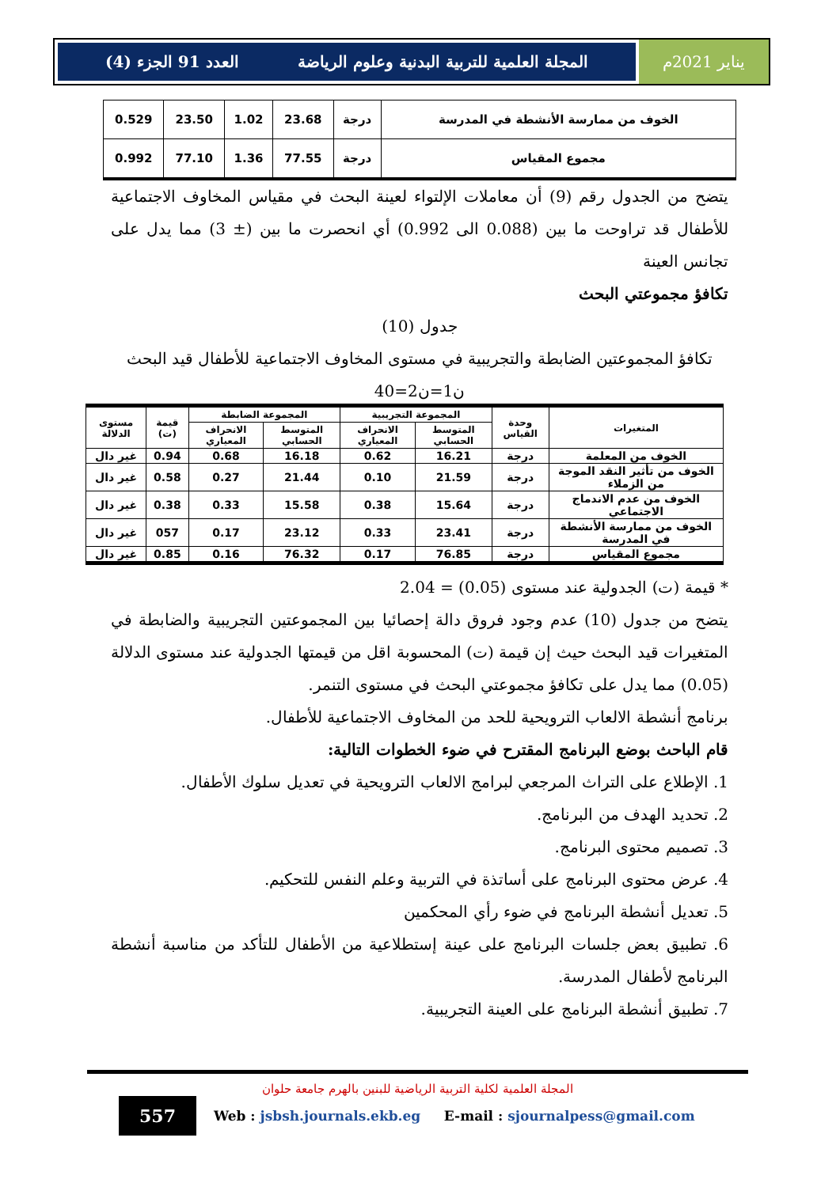يناير 2021م
المجلة العلمية للتربية البدنية وعلوم الرياضة العدد 91 الجزء (4)
| الخوف من ممارسة الأنشطة في المدرسة | درجة | 23.68 | 1.02 | 23.50 | 0.529 |
| مجموع المقياس | درجة | 77.55 | 1.36 | 77.10 | 0.992 |
يتضح من الجدول رقم (9) أن معاملات الإلتواء لعينة البحث في مقياس المخاوف الاجتماعية للأطفال قد تراوحت ما بين (0.088 الى 0.992) أي انحصرت ما بين (± 3) مما يدل على تجانس العينة
تكافؤ مجموعتي البحث
جدول (10)
تكافؤ المجموعتين الضابطة والتجريبية في مستوى المخاوف الاجتماعية للأطفال قيد البحث
ن1=ن2=40
| المتغيرات | وحدة القياس | المجموعة التجريبية | | المجموعة الضابطة | | قيمة (ت) | مستوى الدلالة |
| --- | --- | --- | --- | --- | --- | --- | --- |
| | | المتوسط الحسابي | الانحراف المعياري | المتوسط الحسابي | الانحراف المعياري | | |
| الخوف من المعلمة | درجة | 16.21 | 0.62 | 16.18 | 0.68 | 0.94 | غير دال |
| الخوف من تأثير النقد الموجة من الزملاء | درجة | 21.59 | 0.10 | 21.44 | 0.27 | 0.58 | غير دال |
| الخوف من عدم الاندماج الاجتماعي | درجة | 15.64 | 0.38 | 15.58 | 0.33 | 0.38 | غير دال |
| الخوف من ممارسة الأنشطة في المدرسة | درجة | 23.41 | 0.33 | 23.12 | 0.17 | 057 | غير دال |
| مجموع المقياس | درجة | 76.85 | 0.17 | 76.32 | 0.16 | 0.85 | غير دال |
* قيمة (ت) الجدولية عند مستوى (0.05) = 2.04
يتضح من جدول (10) عدم وجود فروق دالة إحصائيا بين المجموعتين التجريبية والضابطة في المتغيرات قيد البحث حيث إن قيمة (ت) المحسوبة اقل من قيمتها الجدولية عند مستوى الدلالة (0.05) مما يدل على تكافؤ مجموعتي البحث في مستوى التنمر.
برنامج أنشطة الالعاب الترويحية للحد من المخاوف الاجتماعية للأطفال.
قام الباحث بوضع البرنامج المقترح في ضوء الخطوات التالية:
1. الإطلاع على التراث المرجعي لبرامج الالعاب الترويحية في تعديل سلوك الأطفال.
2. تحديد الهدف من البرنامج.
3. تصميم محتوى البرنامج.
4. عرض محتوى البرنامج على أساتذة في التربية وعلم النفس للتحكيم.
5. تعديل أنشطة البرنامج في ضوء رأي المحكمين
6. تطبيق بعض جلسات البرنامج على عينة إستطلاعية من الأطفال للتأكد من مناسبة أنشطة البرنامج لأطفال المدرسة.
7. تطبيق أنشطة البرنامج على العينة التجريبية.
المجلة العلمية لكلية التربية الرياضية للبنين بالهرم جامعة حلوان
557
Web : jsbsh.journals.ekb.eg E-mail : sjournalpess@gmail.com